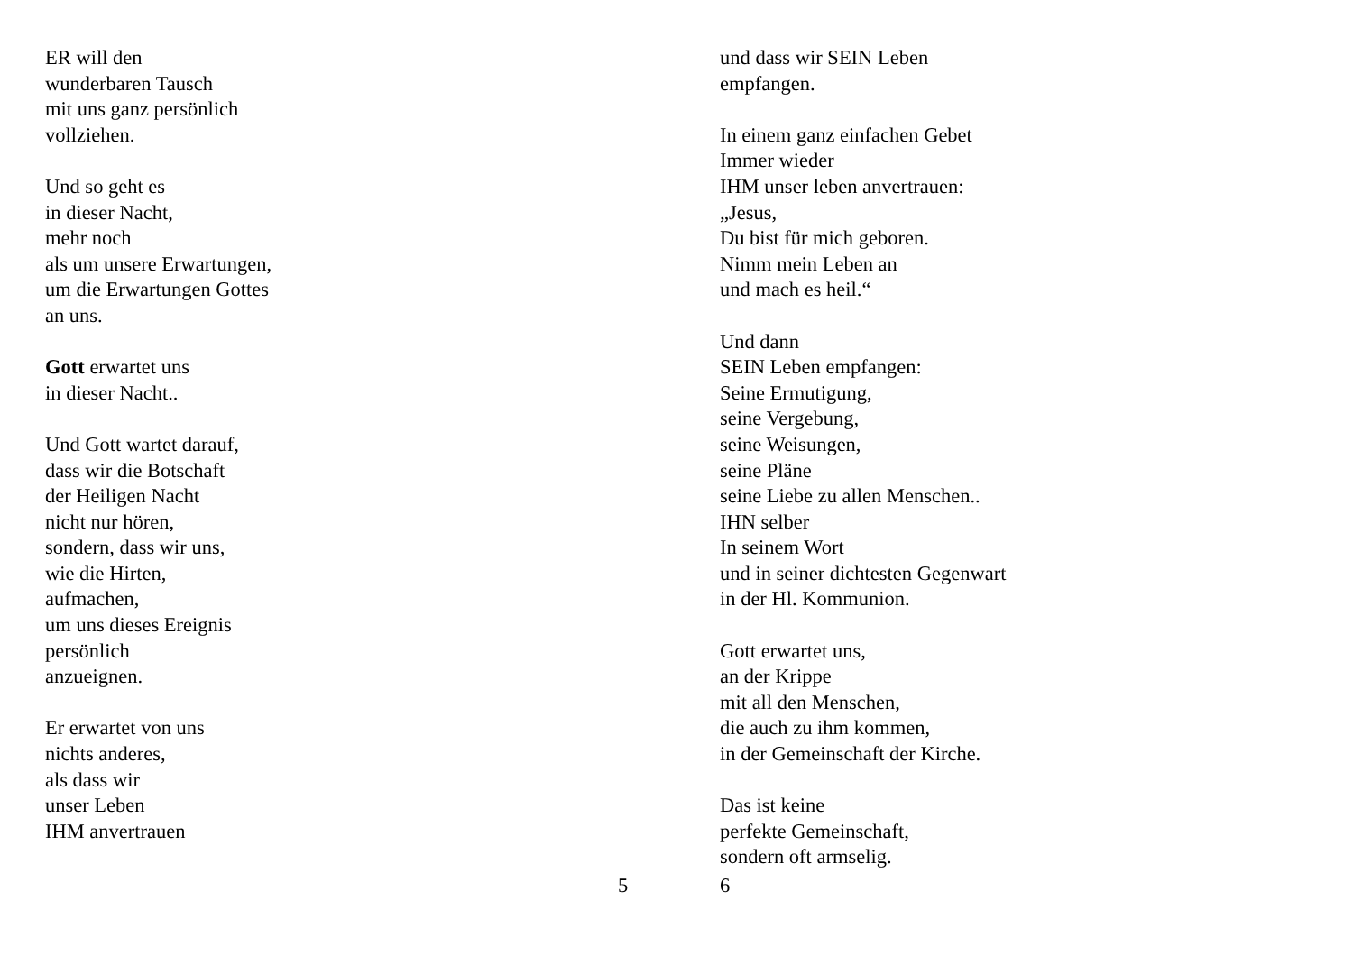ER will den
wunderbaren Tausch
mit uns ganz persönlich
vollziehen.
Und so geht es
in dieser Nacht,
mehr noch
als um unsere Erwartungen,
um die Erwartungen Gottes
an uns.
Gott erwartet uns
in dieser Nacht..
Und Gott wartet darauf,
dass wir die Botschaft
der Heiligen Nacht
nicht nur hören,
sondern, dass wir uns,
wie die Hirten,
aufmachen,
um uns dieses Ereignis
persönlich
anzueignen.
Er erwartet von uns
nichts anderes,
als dass wir
unser Leben
IHM anvertrauen
5
und dass wir SEIN Leben
empfangen.
In einem ganz einfachen Gebet
Immer wieder
IHM unser leben anvertrauen:
„Jesus,
Du bist für mich geboren.
Nimm mein Leben an
und mach es heil.“
Und dann
SEIN Leben empfangen:
Seine Ermutigung,
seine Vergebung,
seine Weisungen,
seine Pläne
seine Liebe zu allen Menschen..
IHN selber
In seinem Wort
und in seiner dichtesten Gegenwart
in der Hl. Kommunion.
Gott erwartet uns,
an der Krippe
mit all den Menschen,
die auch zu ihm kommen,
in der Gemeinschaft der Kirche.
Das ist keine
perfekte Gemeinschaft,
sondern oft armselig.
6